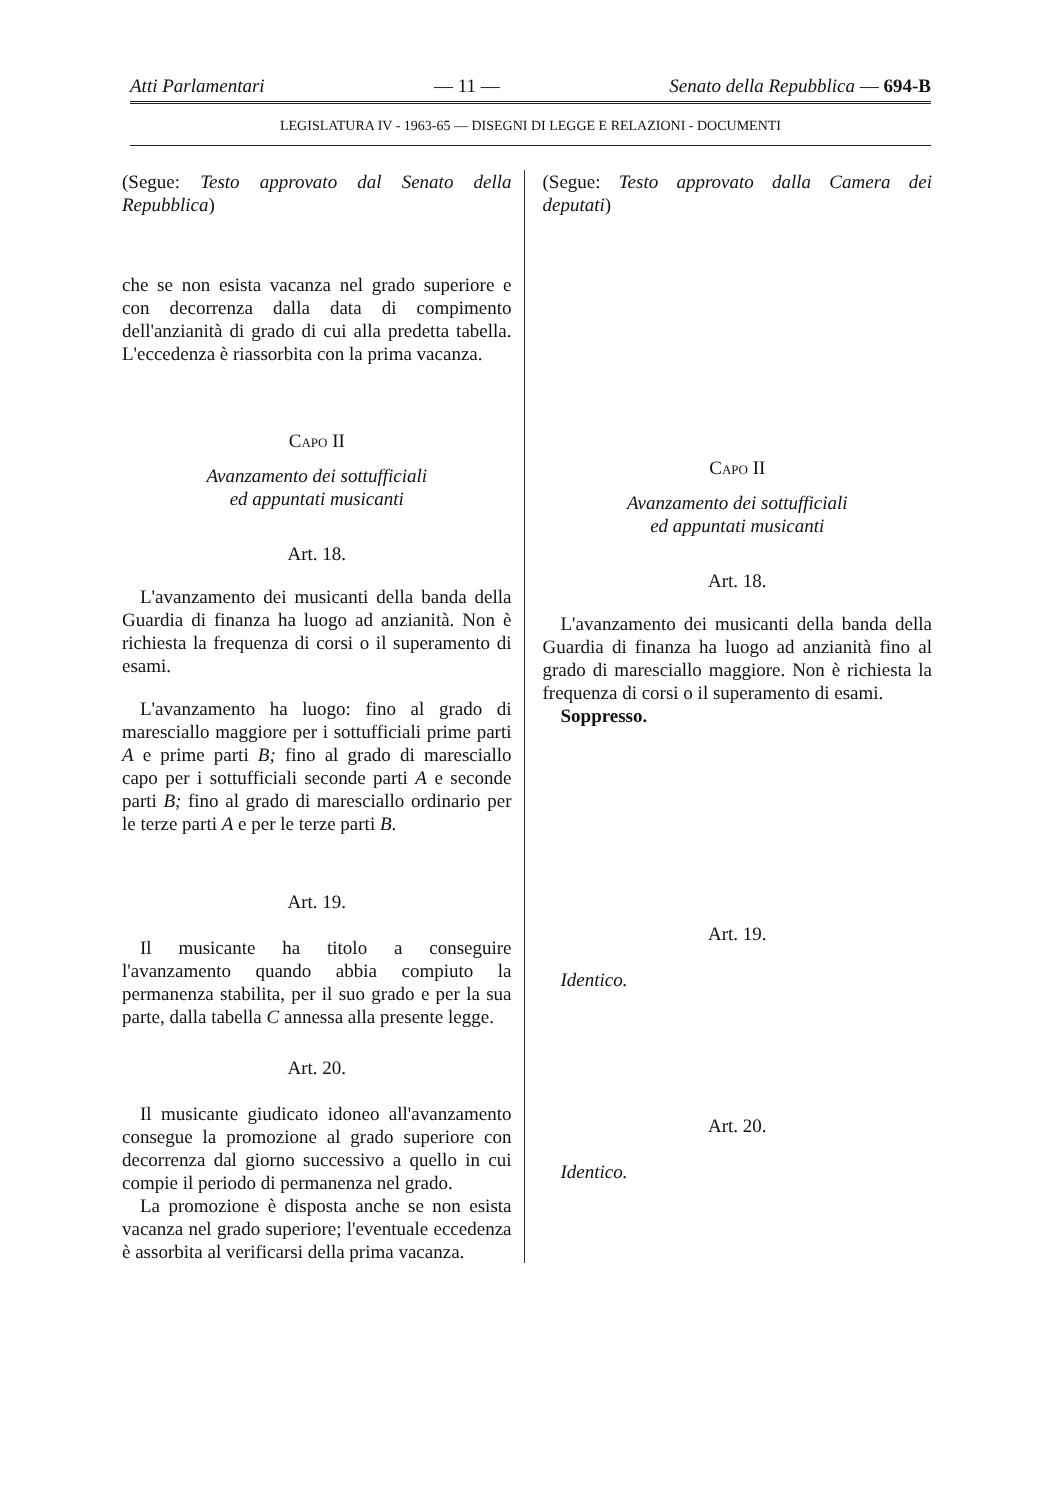Atti Parlamentari — 11 — Senato della Repubblica — 694-B
LEGISLATURA IV - 1963-65 — DISEGNI DI LEGGE E RELAZIONI - DOCUMENTI
(Segue: Testo approvato dal Senato della Repubblica)
che se non esista vacanza nel grado superiore e con decorrenza dalla data di compimento dell'anzianità di grado di cui alla predetta tabella. L'eccedenza è riassorbita con la prima vacanza.
Capo II
Avanzamento dei sottufficiali
ed appuntati musicanti
Art. 18.
L'avanzamento dei musicanti della banda della Guardia di finanza ha luogo ad anzianità. Non è richiesta la frequenza di corsi o il superamento di esami.
L'avanzamento ha luogo: fino al grado di maresciallo maggiore per i sottufficiali prime parti A e prime parti B; fino al grado di maresciallo capo per i sottufficiali seconde parti A e seconde parti B; fino al grado di maresciallo ordinario per le terze parti A e per le terze parti B.
Art. 19.
Il musicante ha titolo a conseguire l'avanzamento quando abbia compiuto la permanenza stabilita, per il suo grado e per la sua parte, dalla tabella C annessa alla presente legge.
Art. 20.
Il musicante giudicato idoneo all'avanzamento consegue la promozione al grado superiore con decorrenza dal giorno successivo a quello in cui compie il periodo di permanenza nel grado.
La promozione è disposta anche se non esista vacanza nel grado superiore; l'eventuale eccedenza è assorbita al verificarsi della prima vacanza.
(Segue: Testo approvato dalla Camera dei deputati)
Capo II
Avanzamento dei sottufficiali
ed appuntati musicanti
Art. 18.
L'avanzamento dei musicanti della banda della Guardia di finanza ha luogo ad anzianità fino al grado di maresciallo maggiore. Non è richiesta la frequenza di corsi o il superamento di esami.
Soppresso.
Art. 19.
Identico.
Art. 20.
Identico.